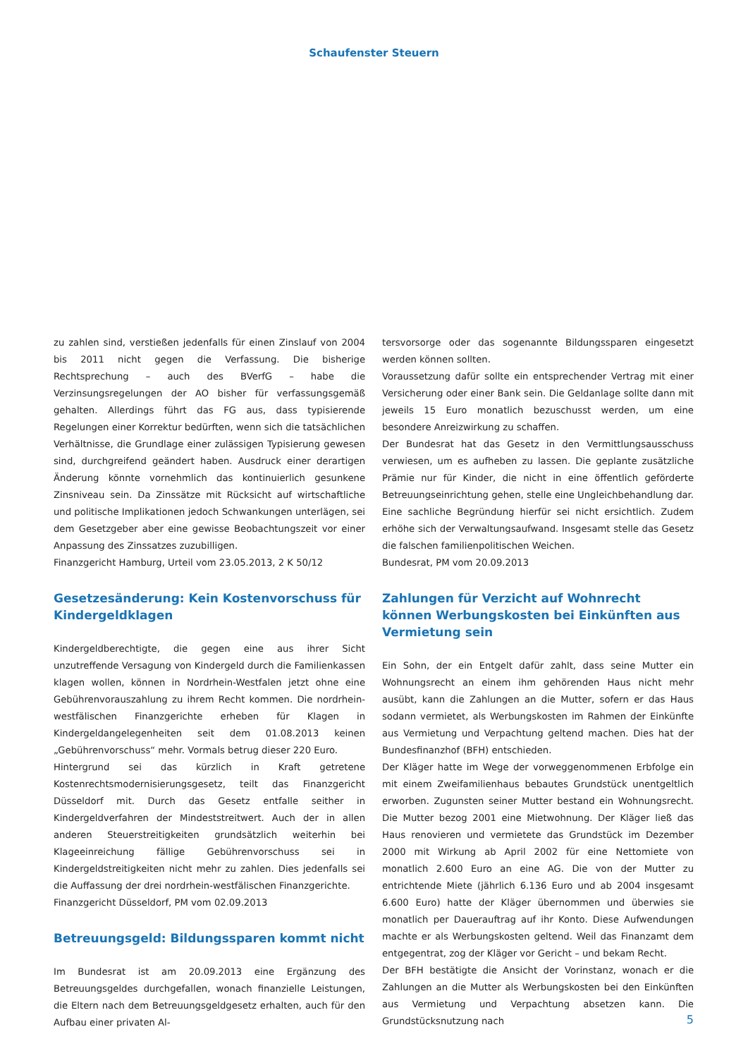Schaufenster Steuern
zu zahlen sind, verstießen jedenfalls für einen Zinslauf von 2004 bis 2011 nicht gegen die Verfassung. Die bisherige Rechtsprechung – auch des BVerfG – habe die Verzinsungsregelungen der AO bisher für verfassungsgemäß gehalten. Allerdings führt das FG aus, dass typisierende Regelungen einer Korrektur bedürften, wenn sich die tatsächlichen Verhältnisse, die Grundlage einer zulässigen Typisierung gewesen sind, durchgreifend geändert haben. Ausdruck einer derartigen Änderung könnte vornehmlich das kontinuierlich gesunkene Zinsniveau sein. Da Zinssätze mit Rücksicht auf wirtschaftliche und politische Implikationen jedoch Schwankungen unterlägen, sei dem Gesetzgeber aber eine gewisse Beobachtungszeit vor einer Anpassung des Zinssatzes zuzubilligen.
Finanzgericht Hamburg, Urteil vom 23.05.2013, 2 K 50/12
Gesetzesänderung: Kein Kostenvorschuss für Kindergeldklagen
Kindergeldberechtigte, die gegen eine aus ihrer Sicht unzutreffende Versagung von Kindergeld durch die Familienkassen klagen wollen, können in Nordrhein-Westfalen jetzt ohne eine Gebührenvorauszahlung zu ihrem Recht kommen. Die nordrhein-westfälischen Finanzgerichte erheben für Klagen in Kindergeldangelegenheiten seit dem 01.08.2013 keinen „Gebührenvorschuss“ mehr. Vormals betrug dieser 220 Euro.
Hintergrund sei das kürzlich in Kraft getretene Kostenrechtsmodernisierungsgesetz, teilt das Finanzgericht Düsseldorf mit. Durch das Gesetz entfalle seither in Kindergeldverfahren der Mindeststreitwert. Auch der in allen anderen Steuerstreitigkeiten grundsätzlich weiterhin bei Klageeinreichung fällige Gebührenvorschuss sei in Kindergeldstreitigkeiten nicht mehr zu zahlen. Dies jedenfalls sei die Auffassung der drei nordrhein-westfälischen Finanzgerichte.
Finanzgericht Düsseldorf, PM vom 02.09.2013
Betreuungsgeld: Bildungssparen kommt nicht
Im Bundesrat ist am 20.09.2013 eine Ergänzung des Betreuungsgeldes durchgefallen, wonach finanzielle Leistungen, die Eltern nach dem Betreuungsgeldgesetz erhalten, auch für den Aufbau einer privaten Al-
tersvorsorge oder das sogenannte Bildungssparen eingesetzt werden können sollten.
Voraussetzung dafür sollte ein entsprechender Vertrag mit einer Versicherung oder einer Bank sein. Die Geldanlage sollte dann mit jeweils 15 Euro monatlich bezuschusst werden, um eine besondere Anreizwirkung zu schaffen.
Der Bundesrat hat das Gesetz in den Vermittlungsausschuss verwiesen, um es aufheben zu lassen. Die geplante zusätzliche Prämie nur für Kinder, die nicht in eine öffentlich geförderte Betreuungseinrichtung gehen, stelle eine Ungleichbehandlung dar. Eine sachliche Begründung hierfür sei nicht ersichtlich. Zudem erhöhe sich der Verwaltungsaufwand. Insgesamt stelle das Gesetz die falschen familienpolitischen Weichen.
Bundesrat, PM vom 20.09.2013
Zahlungen für Verzicht auf Wohnrecht können Werbungskosten bei Einkünften aus Vermietung sein
Ein Sohn, der ein Entgelt dafür zahlt, dass seine Mutter ein Wohnungsrecht an einem ihm gehörenden Haus nicht mehr ausübt, kann die Zahlungen an die Mutter, sofern er das Haus sodann vermietet, als Werbungskosten im Rahmen der Einkünfte aus Vermietung und Verpachtung geltend machen. Dies hat der Bundesfinanzhof (BFH) entschieden.
Der Kläger hatte im Wege der vorweggenommenen Erbfolge ein mit einem Zweifamilienhaus bebautes Grundstück unentgeltlich erworben. Zugunsten seiner Mutter bestand ein Wohnungsrecht. Die Mutter bezog 2001 eine Mietwohnung. Der Kläger ließ das Haus renovieren und vermietete das Grundstück im Dezember 2000 mit Wirkung ab April 2002 für eine Nettomiete von monatlich 2.600 Euro an eine AG. Die von der Mutter zu entrichtende Miete (jährlich 6.136 Euro und ab 2004 insgesamt 6.600 Euro) hatte der Kläger übernommen und überwies sie monatlich per Dauerauftrag auf ihr Konto. Diese Aufwendungen machte er als Werbungskosten geltend. Weil das Finanzamt dem entgegentrat, zog der Kläger vor Gericht – und bekam Recht.
Der BFH bestätigte die Ansicht der Vorinstanz, wonach er die Zahlungen an die Mutter als Werbungskosten bei den Einkünften aus Vermietung und Verpachtung absetzen kann. Die Grundstücksnutzung nach
5